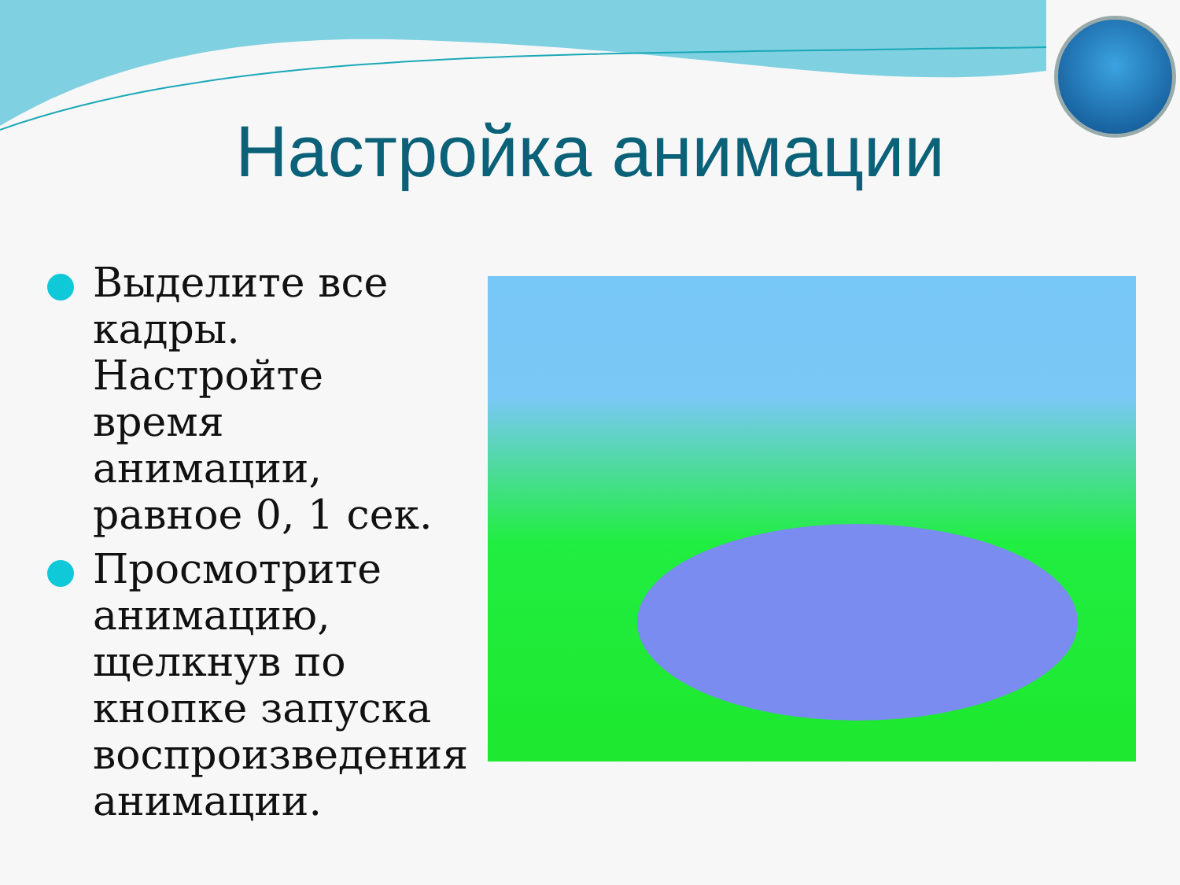Настройка анимации
Выделите все кадры. Настройте время анимации, равное 0, 1 сек.
Просмотрите анимацию, щелкнув по кнопке запуска воспроизведения анимации.